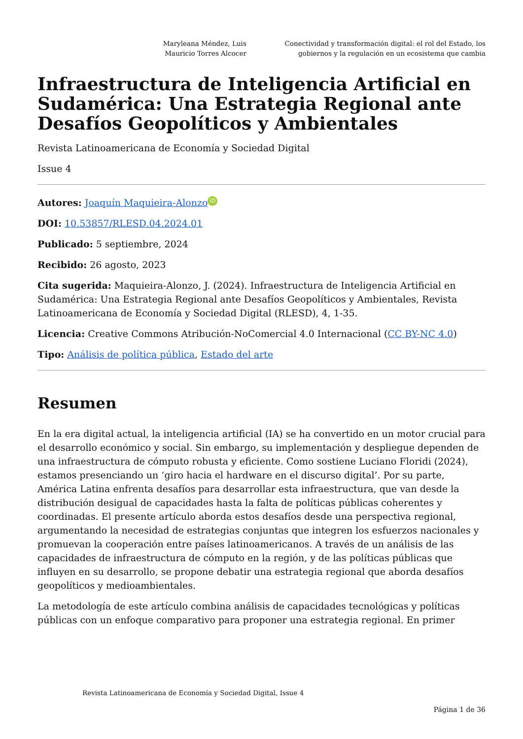Maryleana Méndez, Luis Mauricio Torres Alcocer Conectividad y transformación digital: el rol del Estado, los gobiernos y la regulación en un ecosistema que cambia
Infraestructura de Inteligencia Artificial en Sudamérica: Una Estrategia Regional ante Desafíos Geopolíticos y Ambientales
Revista Latinoamericana de Economía y Sociedad Digital
Issue 4
Autores: Joaquín Maquieira-Alonzo iD
DOI: 10.53857/RLESD.04.2024.01
Publicado: 5 septiembre, 2024
Recibido: 26 agosto, 2023
Cita sugerida: Maquieira-Alonzo, J. (2024). Infraestructura de Inteligencia Artificial en Sudamérica: Una Estrategia Regional ante Desafíos Geopolíticos y Ambientales, Revista Latinoamericana de Economía y Sociedad Digital (RLESD), 4, 1-35.
Licencia: Creative Commons Atribución-NoComercial 4.0 Internacional (CC BY-NC 4.0)
Tipo: Análisis de política pública, Estado del arte
Resumen
En la era digital actual, la inteligencia artificial (IA) se ha convertido en un motor crucial para el desarrollo económico y social. Sin embargo, su implementación y despliegue dependen de una infraestructura de cómputo robusta y eficiente. Como sostiene Luciano Floridi (2024), estamos presenciando un ‘giro hacia el hardware en el discurso digital’. Por su parte, América Latina enfrenta desafíos para desarrollar esta infraestructura, que van desde la distribución desigual de capacidades hasta la falta de políticas públicas coherentes y coordinadas. El presente artículo aborda estos desafíos desde una perspectiva regional, argumentando la necesidad de estrategias conjuntas que integren los esfuerzos nacionales y promuevan la cooperación entre países latinoamericanos. A través de un análisis de las capacidades de infraestructura de cómputo en la región, y de las políticas públicas que influyen en su desarrollo, se propone debatir una estrategia regional que aborda desafíos geopolíticos y medioambientales.
La metodología de este artículo combina análisis de capacidades tecnológicas y políticas públicas con un enfoque comparativo para proponer una estrategia regional. En primer
Revista Latinoamericana de Economía y Sociedad Digital, Issue 4
Página 1 de 36